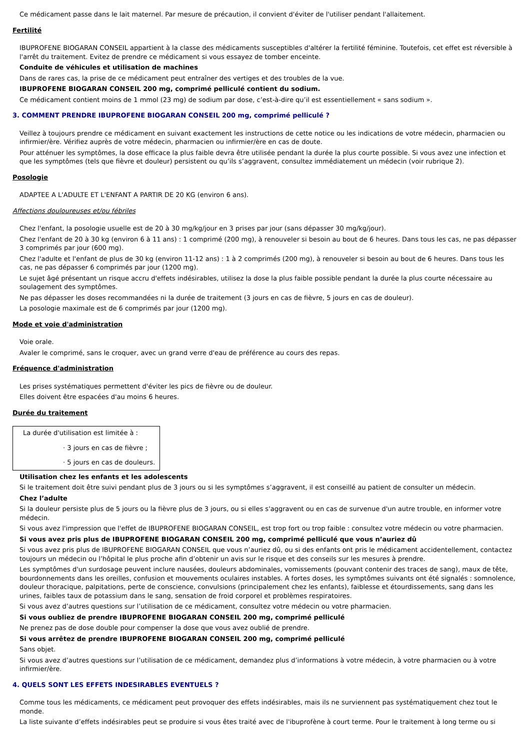Ce médicament passe dans le lait maternel. Par mesure de précaution, il convient d'éviter de l'utiliser pendant l'allaitement.
Fertilité
IBUPROFENE BIOGARAN CONSEIL appartient à la classe des médicaments susceptibles d'altérer la fertilité féminine. Toutefois, cet effet est réversible à l'arrêt du traitement. Evitez de prendre ce médicament si vous essayez de tomber enceinte.
Conduite de véhicules et utilisation de machines
Dans de rares cas, la prise de ce médicament peut entraîner des vertiges et des troubles de la vue.
IBUPROFENE BIOGARAN CONSEIL 200 mg, comprimé pelliculé contient du sodium.
Ce médicament contient moins de 1 mmol (23 mg) de sodium par dose, c’est-à-dire qu’il est essentiellement « sans sodium ».
3. COMMENT PRENDRE IBUPROFENE BIOGARAN CONSEIL 200 mg, comprimé pelliculé ?
Veillez à toujours prendre ce médicament en suivant exactement les instructions de cette notice ou les indications de votre médecin, pharmacien ou infirmier/ère. Vérifiez auprès de votre médecin, pharmacien ou infirmier/ère en cas de doute.
Pour atténuer les symptômes, la dose efficace la plus faible devra être utilisée pendant la durée la plus courte possible. Si vous avez une infection et que les symptômes (tels que fièvre et douleur) persistent ou qu’ils s’aggravent, consultez immédiatement un médecin (voir rubrique 2).
Posologie
ADAPTEE A L'ADULTE ET L'ENFANT A PARTIR DE 20 KG (environ 6 ans).
Affections douloureuses et/ou fébriles
Chez l'enfant, la posologie usuelle est de 20 à 30 mg/kg/jour en 3 prises par jour (sans dépasser 30 mg/kg/jour).
Chez l'enfant de 20 à 30 kg (environ 6 à 11 ans) : 1 comprimé (200 mg), à renouveler si besoin au bout de 6 heures. Dans tous les cas, ne pas dépasser 3 comprimés par jour (600 mg).
Chez l'adulte et l'enfant de plus de 30 kg (environ 11-12 ans) : 1 à 2 comprimés (200 mg), à renouveler si besoin au bout de 6 heures. Dans tous les cas, ne pas dépasser 6 comprimés par jour (1200 mg).
Le sujet âgé présentant un risque accru d'effets indésirables, utilisez la dose la plus faible possible pendant la durée la plus courte nécessaire au soulagement des symptômes.
Ne pas dépasser les doses recommandées ni la durée de traitement (3 jours en cas de fièvre, 5 jours en cas de douleur).
La posologie maximale est de 6 comprimés par jour (1200 mg).
Mode et voie d'administration
Voie orale.
Avaler le comprimé, sans le croquer, avec un grand verre d'eau de préférence au cours des repas.
Fréquence d'administration
Les prises systématiques permettent d'éviter les pics de fièvre ou de douleur.
Elles doivent être espacées d'au moins 6 heures.
Durée du traitement
La durée d'utilisation est limitée à :
· 3 jours en cas de fièvre ;
· 5 jours en cas de douleurs.
Utilisation chez les enfants et les adolescents
Si le traitement doit être suivi pendant plus de 3 jours ou si les symptômes s’aggravent, il est conseillé au patient de consulter un médecin.
Chez l’adulte
Si la douleur persiste plus de 5 jours ou la fièvre plus de 3 jours, ou si elles s'aggravent ou en cas de survenue d'un autre trouble, en informer votre médecin.
Si vous avez l'impression que l'effet de IBUPROFENE BIOGARAN CONSEIL, est trop fort ou trop faible : consultez votre médecin ou votre pharmacien.
Si vous avez pris plus de IBUPROFENE BIOGARAN CONSEIL 200 mg, comprimé pelliculé que vous n’auriez dû
Si vous avez pris plus de IBUPROFENE BIOGARAN CONSEIL que vous n’auriez dû, ou si des enfants ont pris le médicament accidentellement, contactez toujours un médecin ou l’hôpital le plus proche afin d’obtenir un avis sur le risque et des conseils sur les mesures à prendre.
Les symptômes d'un surdosage peuvent inclure nausées, douleurs abdominales, vomissements (pouvant contenir des traces de sang), maux de tête, bourdonnements dans les oreilles, confusion et mouvements oculaires instables. A fortes doses, les symptômes suivants ont été signalés : somnolence, douleur thoracique, palpitations, perte de conscience, convulsions (principalement chez les enfants), faiblesse et étourdissements, sang dans les urines, faibles taux de potassium dans le sang, sensation de froid corporel et problèmes respiratoires.
Si vous avez d’autres questions sur l’utilisation de ce médicament, consultez votre médecin ou votre pharmacien.
Si vous oubliez de prendre IBUPROFENE BIOGARAN CONSEIL 200 mg, comprimé pelliculé
Ne prenez pas de dose double pour compenser la dose que vous avez oublié de prendre.
Si vous arrêtez de prendre IBUPROFENE BIOGARAN CONSEIL 200 mg, comprimé pelliculé
Sans objet.
Si vous avez d’autres questions sur l’utilisation de ce médicament, demandez plus d’informations à votre médecin, à votre pharmacien ou à votre infirmier/ère.
4. QUELS SONT LES EFFETS INDESIRABLES EVENTUELS ?
Comme tous les médicaments, ce médicament peut provoquer des effets indésirables, mais ils ne surviennent pas systématiquement chez tout le monde.
La liste suivante d’effets indésirables peut se produire si vous êtes traité avec de l'ibuprofène à court terme. Pour le traitement à long terme ou si